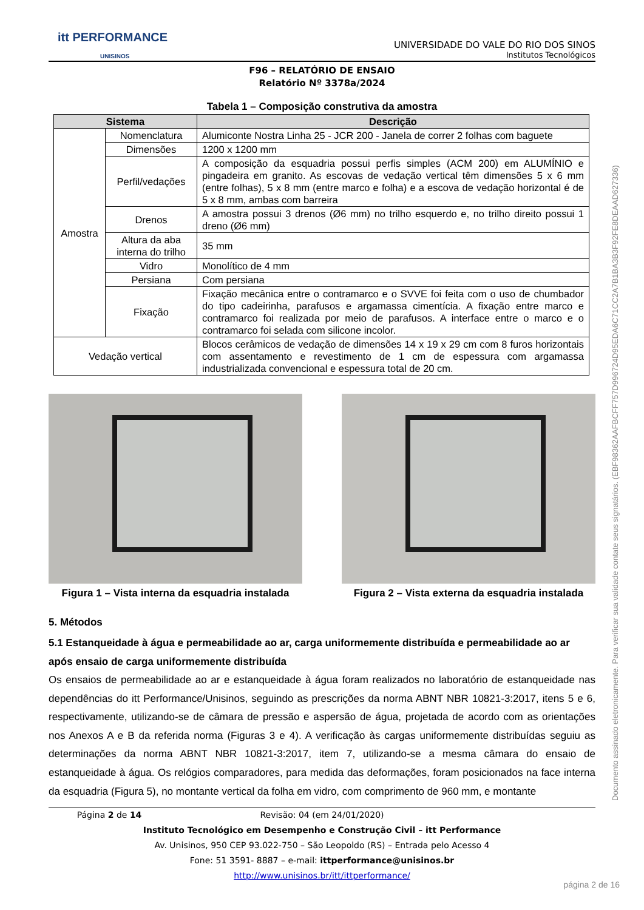itt PERFORMANCE
UNISINOS
UNIVERSIDADE DO VALE DO RIO DOS SINOS
Institutos Tecnológicos
F96 – RELATÓRIO DE ENSAIO
Relatório Nº 3378a/2024
Tabela 1 – Composição construtiva da amostra
| Sistema | | Descrição |
| --- | --- | --- |
| Amostra | Nomenclatura | Alumiconte Nostra Linha 25 - JCR 200 - Janela de correr 2 folhas com baguete |
| | Dimensões | 1200 x 1200 mm |
| | Perfil/vedações | A composição da esquadria possui perfis simples (ACM 200) em ALUMÍNIO e pingadeira em granito. As escovas de vedação vertical têm dimensões 5 x 6 mm (entre folhas), 5 x 8 mm (entre marco e folha) e a escova de vedação horizontal é de 5 x 8 mm, ambas com barreira |
| | Drenos | A amostra possui 3 drenos (Ø6 mm) no trilho esquerdo e, no trilho direito possui 1 dreno (Ø6 mm) |
| | Altura da aba interna do trilho | 35 mm |
| | Vidro | Monolítico de 4 mm |
| | Persiana | Com persiana |
| | Fixação | Fixação mecânica entre o contramarco e o SVVE foi feita com o uso de chumbador do tipo cadeirinha, parafusos e argamassa cimentícia. A fixação entre marco e contramarco foi realizada por meio de parafusos. A interface entre o marco e o contramarco foi selada com silicone incolor. |
| Vedação vertical | | Blocos cerâmicos de vedação de dimensões 14 x 19 x 29 cm com 8 furos horizontais com assentamento e revestimento de 1 cm de espessura com argamassa industrializada convencional e espessura total de 20 cm. |
Figura 1 – Vista interna da esquadria instalada
Figura 2 – Vista externa da esquadria instalada
5. Métodos
5.1 Estanqueidade à água e permeabilidade ao ar, carga uniformemente distribuída e permeabilidade ao ar após ensaio de carga uniformemente distribuída
Os ensaios de permeabilidade ao ar e estanqueidade à água foram realizados no laboratório de estanqueidade nas dependências do itt Performance/Unisinos, seguindo as prescrições da norma ABNT NBR 10821-3:2017, itens 5 e 6, respectivamente, utilizando-se de câmara de pressão e aspersão de água, projetada de acordo com as orientações nos Anexos A e B da referida norma (Figuras 3 e 4). A verificação às cargas uniformemente distribuídas seguiu as determinações da norma ABNT NBR 10821-3:2017, item 7, utilizando-se a mesma câmara do ensaio de estanqueidade à água. Os relógios comparadores, para medida das deformações, foram posicionados na face interna da esquadria (Figura 5), no montante vertical da folha em vidro, com comprimento de 960 mm, e montante
Página 2 de 14 Revisão: 04 (em 24/01/2020)
Instituto Tecnológico em Desempenho e Construção Civil – itt Performance
Av. Unisinos, 950 CEP 93.022-750 – São Leopoldo (RS) – Entrada pelo Acesso 4
Fone: 51 3591- 8887 – e-mail: ittperformance@unisinos.br
http://www.unisinos.br/itt/ittperformance/
Documento assinado eletronicamente. Para verificar sua validade contate seus signatários. (EBF98362AAFBCFF757D996724D95EDA6C71CC2A7B1BA3B3F92FE8DEAAD627336)
página 2 de 16